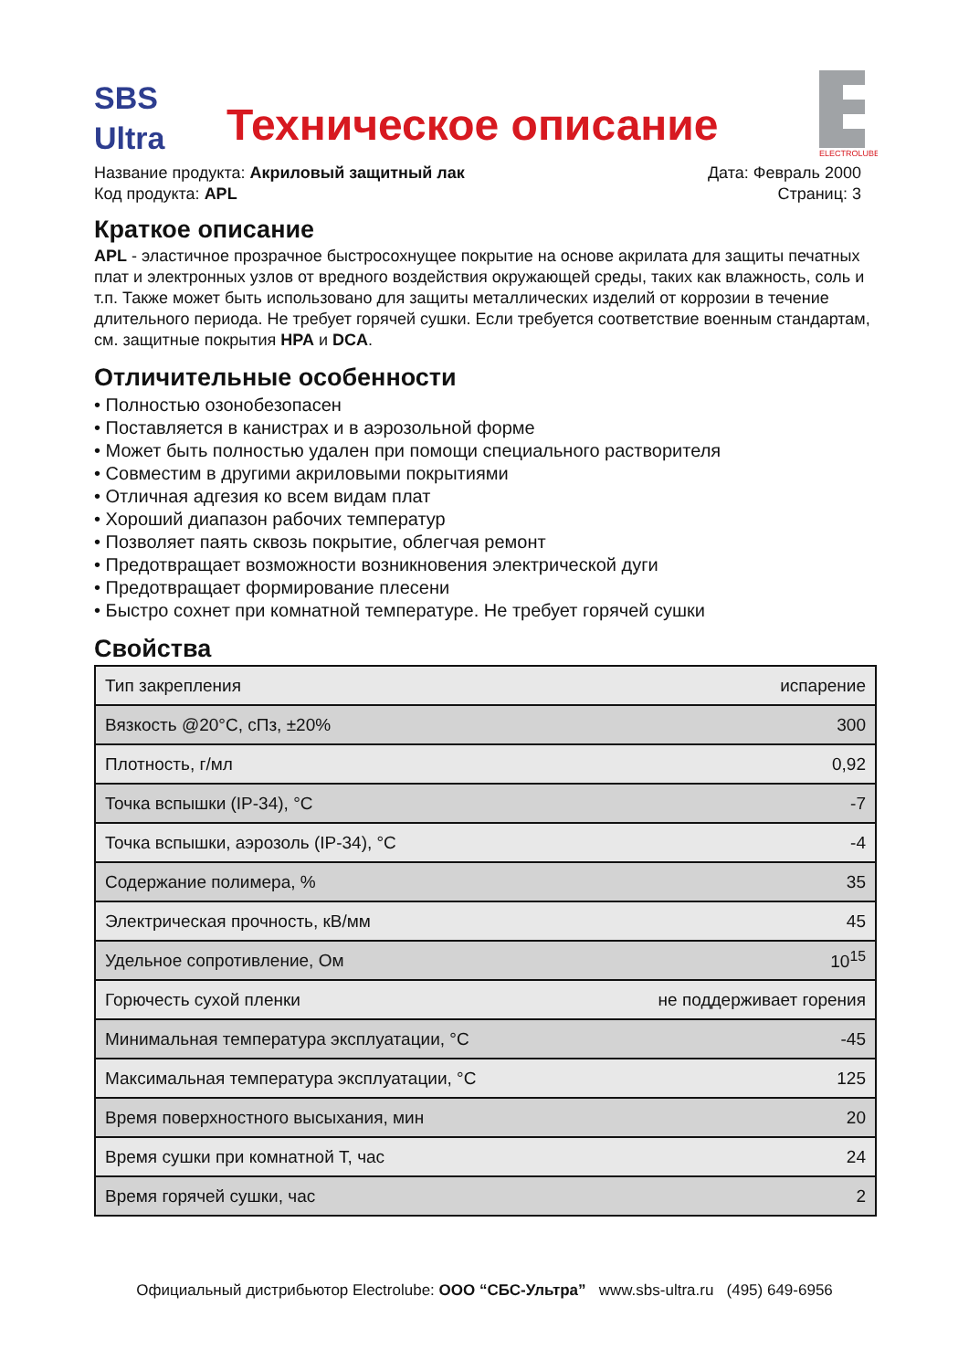SBS
Ultra
Техническое описание
ELECTROLUBE
Название продукта: Акриловый защитный лак
Код продукта: APL
Дата: Февраль 2000
Страниц: 3
Краткое описание
APL - эластичное прозрачное быстросохнущее покрытие на основе акрилата для защиты печатных плат и электронных узлов от вредного воздействия окружающей среды, таких как влажность, соль и т.п. Также может быть использовано для защиты металлических изделий от коррозии в течение длительного периода. Не требует горячей сушки. Если требуется соответствие военным стандартам, см. защитные покрытия HPA и DCA.
Отличительные особенности
• Полностью озонобезопасен
• Поставляется в канистрах и в аэрозольной форме
• Может быть полностью удален при помощи специального растворителя
• Совместим в другими акриловыми покрытиями
• Отличная адгезия ко всем видам плат
• Хороший диапазон рабочих температур
• Позволяет паять сквозь покрытие, облегчая ремонт
• Предотвращает возможности возникновения электрической дуги
• Предотвращает формирование плесени
• Быстро сохнет при комнатной температуре. Не требует горячей сушки
Свойства
| Тип закрепления | испарение |
| Вязкость @20°C, сПз, ±20% | 300 |
| Плотность, г/мл | 0,92 |
| Точка вспышки (IP-34), °C | -7 |
| Точка вспышки, аэрозоль (IP-34), °C | -4 |
| Содержание полимера, % | 35 |
| Электрическая прочность, кВ/мм | 45 |
| Удельное сопротивление, Ом | 10<sup>15</sup> |
| Горючесть сухой пленки | не поддерживает горения |
| Минимальная температура эксплуатации, °C | -45 |
| Максимальная температура эксплуатации, °C | 125 |
| Время поверхностного высыхания, мин | 20 |
| Время сушки при комнатной T, час | 24 |
| Время горячей сушки, час | 2 |
Официальный дистрибьютор Electrolube: ООО “СБС-Ультра” www.sbs-ultra.ru (495) 649-6956